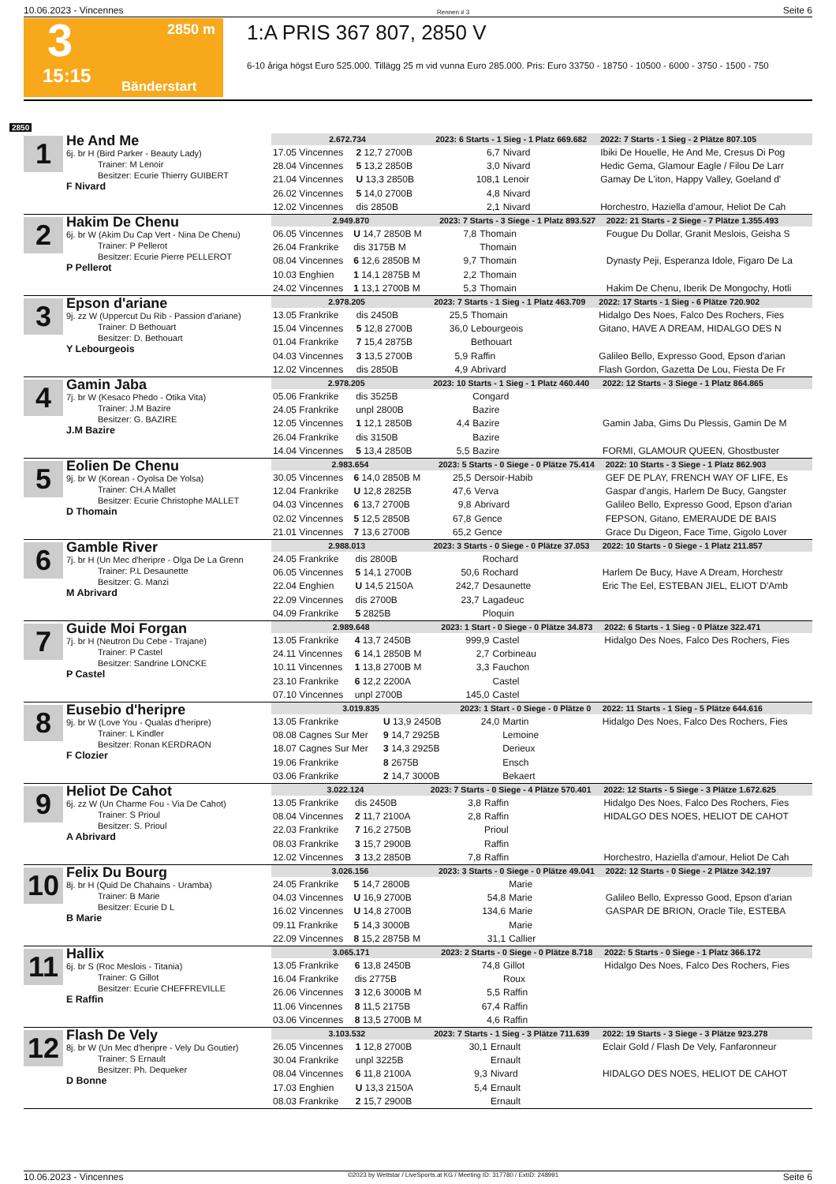10.06.2023 - Vincennes Rennen # 3 Seite 6
3
2850 m
15:15
Bänderstart
1:A PRIS 367 807, 2850 V
6-10 åriga högst Euro 525.000. Tillägg 25 m vid vunna Euro 285.000. Pris: Euro 33750 - 18750 - 10500 - 6000 - 3750 - 1500 - 750
2850
1
He And Me
6j. br H (Bird Parker - Beauty Lady)
Trainer: M Lenoir
Besitzer: Ecurie Thierry GUIBERT
F Nivard
| 2.672.734 | | 2023: 6 Starts - 1 Sieg - 1 Platz 669.682 | | | 2022: 7 Starts - 1 Sieg - 2 Plätze 807.105 |
| 17.05 Vincennes | 2 12,7 2700B | 6,7 | Nivard | | Ibiki De Houelle, He And Me, Cresus Di Pog |
| 28.04 Vincennes | 5 13,2 2850B | 3,0 | Nivard | | Hedic Gema, Glamour Eagle / Filou De Larr |
| 21.04 Vincennes | U 13,3 2850B | 108,1 | Lenoir | | Gamay De L'iton, Happy Valley, Goeland d' |
| 26.02 Vincennes | 5 14,0 2700B | 4,8 | Nivard | | |
| 12.02 Vincennes | dis 2850B | 2,1 | Nivard | | Horchestro, Haziella d'amour, Heliot De Cah |
2
Hakim De Chenu
6j. br W (Akim Du Cap Vert - Nina De Chenu)
Trainer: P Pellerot
Besitzer: Ecurie Pierre PELLEROT
P Pellerot
| 2.949.870 | | 2023: 7 Starts - 3 Siege - 1 Platz 893.527 | | | 2022: 21 Starts - 2 Siege - 7 Plätze 1.355.493 |
| 06.05 Vincennes | U 14,7 2850B M | 7,8 | Thomain | | Fougue Du Dollar, Granit Meslois, Geisha S |
| 26.04 Frankrike | dis 3175B M | | Thomain | | |
| 08.04 Vincennes | 6 12,6 2850B M | 9,7 | Thomain | | Dynasty Peji, Esperanza Idole, Figaro De La |
| 10.03 Enghien | 1 14,1 2875B M | 2,2 | Thomain | | |
| 24.02 Vincennes | 1 13,1 2700B M | 5,3 | Thomain | | Hakim De Chenu, Iberik De Mongochy, Hotli |
3
Epson d'ariane
9j. zz W (Uppercut Du Rib - Passion d'ariane)
Trainer: D Bethouart
Besitzer: D. Bethouart
Y Lebourgeois
| 2.978.205 | | 2023: 7 Starts - 1 Sieg - 1 Platz 463.709 | | | 2022: 17 Starts - 1 Sieg - 6 Plätze 720.902 |
| 13.05 Frankrike | dis 2450B | 25,5 | Thomain | | Hidalgo Des Noes, Falco Des Rochers, Fies |
| 15.04 Vincennes | 5 12,8 2700B | 36,0 | Lebourgeois | | Gitano, HAVE A DREAM, HIDALGO DES N |
| 01.04 Frankrike | 7 15,4 2875B | | Bethouart | | |
| 04.03 Vincennes | 3 13,5 2700B | 5,9 | Raffin | | Galileo Bello, Expresso Good, Epson d'arian |
| 12.02 Vincennes | dis 2850B | 4,9 | Abrivard | | Flash Gordon, Gazetta De Lou, Fiesta De Fr |
4
Gamin Jaba
7j. br W (Kesaco Phedo - Otika Vita)
Trainer: J.M Bazire
Besitzer: G. BAZIRE
J.M Bazire
| 2.978.205 | | 2023: 10 Starts - 1 Sieg - 1 Platz 460.440 | | | 2022: 12 Starts - 3 Siege - 1 Platz 864.865 |
| 05.06 Frankrike | dis 3525B | | Congard | | |
| 24.05 Frankrike | unpl 2800B | | Bazire | | |
| 12.05 Vincennes | 1 12,1 2850B | 4,4 | Bazire | | Gamin Jaba, Gims Du Plessis, Gamin De M |
| 26.04 Frankrike | dis 3150B | | Bazire | | |
| 14.04 Vincennes | 5 13,4 2850B | 5,5 | Bazire | | FORMI, GLAMOUR QUEEN, Ghostbuster |
5
Eolien De Chenu
9j. br W (Korean - Oyolsa De Yolsa)
Trainer: CH.A Mallet
Besitzer: Ecurie Christophe MALLET
D Thomain
| 2.983.654 | | 2023: 5 Starts - 0 Siege - 0 Plätze 75.414 | | | 2022: 10 Starts - 3 Siege - 1 Platz 862.903 |
| 30.05 Vincennes | 6 14,0 2850B M | 25,5 | Dersoir-Habib | | GEF DE PLAY, FRENCH WAY OF LIFE, Es |
| 12.04 Frankrike | U 12,8 2825B | 47,6 | Verva | | Gaspar d'angis, Harlem De Bucy, Gangster |
| 04.03 Vincennes | 6 13,7 2700B | 9,8 | Abrivard | | Galileo Bello, Expresso Good, Epson d'arian |
| 02.02 Vincennes | 5 12,5 2850B | 67,8 | Gence | | FEPSON, Gitano, EMERAUDE DE BAIS |
| 21.01 Vincennes | 7 13,6 2700B | 65,2 | Gence | | Grace Du Digeon, Face Time, Gigolo Lover |
6
Gamble River
7j. br H (Un Mec d'heripre - Olga De La Grenn
Trainer: P.L Desaunette
Besitzer: G. Manzi
M Abrivard
| 2.988.013 | | 2023: 3 Starts - 0 Siege - 0 Plätze 37.053 | | | 2022: 10 Starts - 0 Siege - 1 Platz 211.857 |
| 24.05 Frankrike | dis 2800B | | Rochard | | |
| 06.05 Vincennes | 5 14,1 2700B | 50,6 | Rochard | | Harlem De Bucy, Have A Dream, Horchestr |
| 22.04 Enghien | U 14,5 2150A | 242,7 | Desaunette | | Eric The Eel, ESTEBAN JIEL, ELIOT D'Amb |
| 22.09 Vincennes | dis 2700B | 23,7 | Lagadeuc | | |
| 04.09 Frankrike | 5 2825B | | Ploquin | | |
7
Guide Moi Forgan
7j. br H (Neutron Du Cebe - Trajane)
Trainer: P Castel
Besitzer: Sandrine LONCKE
P Castel
| 2.989.648 | | 2023: 1 Start - 0 Siege - 0 Plätze 34.873 | | | 2022: 6 Starts - 1 Sieg - 0 Plätze 322.471 |
| 13.05 Frankrike | 4 13,7 2450B | 999,9 | Castel | | Hidalgo Des Noes, Falco Des Rochers, Fies |
| 24.11 Vincennes | 6 14,1 2850B M | 2,7 | Corbineau | | |
| 10.11 Vincennes | 1 13,8 2700B M | 3,3 | Fauchon | | |
| 23.10 Frankrike | 6 12,2 2200A | | Castel | | |
| 07.10 Vincennes | unpl 2700B | 145,0 | Castel | | |
8
Eusebio d'heripre
9j. br W (Love You - Qualas d'heripre)
Trainer: L Kindler
Besitzer: Ronan KERDRAON
F Clozier
| 3.019.835 | | 2023: 1 Start - 0 Siege - 0 Plätze 0 | | | 2022: 11 Starts - 1 Sieg - 5 Plätze 644.616 |
| 13.05 Frankrike | U 13,9 2450B | 24,0 | Martin | | Hidalgo Des Noes, Falco Des Rochers, Fies |
| 08.08 Cagnes Sur Mer | 9 14,7 2925B | | Lemoine | | |
| 18.07 Cagnes Sur Mer | 3 14,3 2925B | | Derieux | | |
| 19.06 Frankrike | 8 2675B | | Ensch | | |
| 03.06 Frankrike | 2 14,7 3000B | | Bekaert | | |
9
Heliot De Cahot
6j. zz W (Un Charme Fou - Via De Cahot)
Trainer: S Prioul
Besitzer: S. Prioul
A Abrivard
| 3.022.124 | | 2023: 7 Starts - 0 Siege - 4 Plätze 570.401 | | | 2022: 12 Starts - 5 Siege - 3 Plätze 1.672.625 |
| 13.05 Frankrike | dis 2450B | 3,8 | Raffin | | Hidalgo Des Noes, Falco Des Rochers, Fies |
| 08.04 Vincennes | 2 11,7 2100A | 2,8 | Raffin | | HIDALGO DES NOES, HELIOT DE CAHOT |
| 22.03 Frankrike | 7 16,2 2750B | | Prioul | | |
| 08.03 Frankrike | 3 15,7 2900B | | Raffin | | |
| 12.02 Vincennes | 3 13,2 2850B | 7,8 | Raffin | | Horchestro, Haziella d'amour, Heliot De Cah |
10
Felix Du Bourg
8j. br H (Quid De Chahains - Uramba)
Trainer: B Marie
Besitzer: Ecurie D L
B Marie
| 3.026.156 | | 2023: 3 Starts - 0 Siege - 0 Plätze 49.041 | | | 2022: 12 Starts - 0 Siege - 2 Plätze 342.197 |
| 24.05 Frankrike | 5 14,7 2800B | | Marie | | |
| 04.03 Vincennes | U 16,9 2700B | 54,8 | Marie | | Galileo Bello, Expresso Good, Epson d'arian |
| 16.02 Vincennes | U 14,8 2700B | 134,6 | Marie | | GASPAR DE BRION, Oracle Tile, ESTEBA |
| 09.11 Frankrike | 5 14,3 3000B | | Marie | | |
| 22.09 Vincennes | 8 15,2 2875B M | 31,1 | Callier | | |
11
Hallix
6j. br S (Roc Meslois - Titania)
Trainer: G Gillot
Besitzer: Ecurie CHEFFREVILLE
E Raffin
| 3.065.171 | | 2023: 2 Starts - 0 Siege - 0 Plätze 8.718 | | | 2022: 5 Starts - 0 Siege - 1 Platz 366.172 |
| 13.05 Frankrike | 6 13,8 2450B | 74,8 | Gillot | | Hidalgo Des Noes, Falco Des Rochers, Fies |
| 16.04 Frankrike | dis 2775B | | Roux | | |
| 26.06 Vincennes | 3 12,6 3000B M | 5,5 | Raffin | | |
| 11.06 Vincennes | 8 11,5 2175B | 67,4 | Raffin | | |
| 03.06 Vincennes | 8 13,5 2700B M | 4,6 | Raffin | | |
12
Flash De Vely
8j. br W (Un Mec d'heripre - Vely Du Goutier)
Trainer: S Ernault
Besitzer: Ph. Dequeker
D Bonne
| 3.103.532 | | 2023: 7 Starts - 1 Sieg - 3 Plätze 711.639 | | | 2022: 19 Starts - 3 Siege - 3 Plätze 923.278 |
| 26.05 Vincennes | 1 12,8 2700B | 30,1 | Ernault | | Eclair Gold / Flash De Vely, Fanfaronneur |
| 30.04 Frankrike | unpl 3225B | | Ernault | | |
| 08.04 Vincennes | 6 11,8 2100A | 9,3 | Nivard | | HIDALGO DES NOES, HELIOT DE CAHOT |
| 17.03 Enghien | U 13,3 2150A | 5,4 | Ernault | | |
| 08.03 Frankrike | 2 15,7 2900B | | Ernault | | |
10.06.2023 - Vincennes ©2023 by Wettstar / LiveSports.at KG / Meeting ID: 317780 / ExtID: 248991 Seite 6